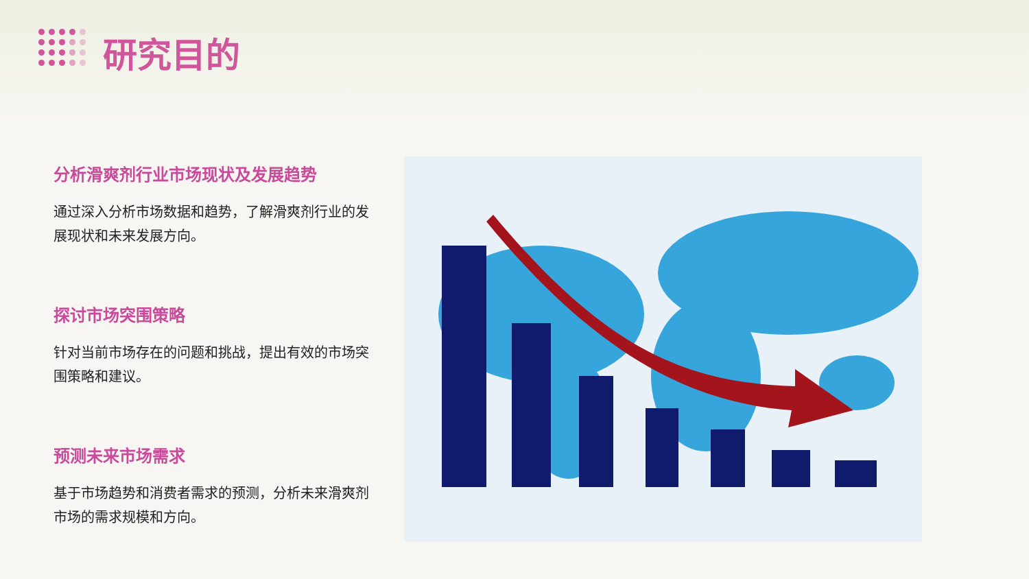研究目的
分析滑爽剂行业市场现状及发展趋势
通过深入分析市场数据和趋势，了解滑爽剂行业的发展现状和未来发展方向。
探讨市场突围策略
针对当前市场存在的问题和挑战，提出有效的市场突围策略和建议。
预测未来市场需求
基于市场趋势和消费者需求的预测，分析未来滑爽剂市场的需求规模和方向。